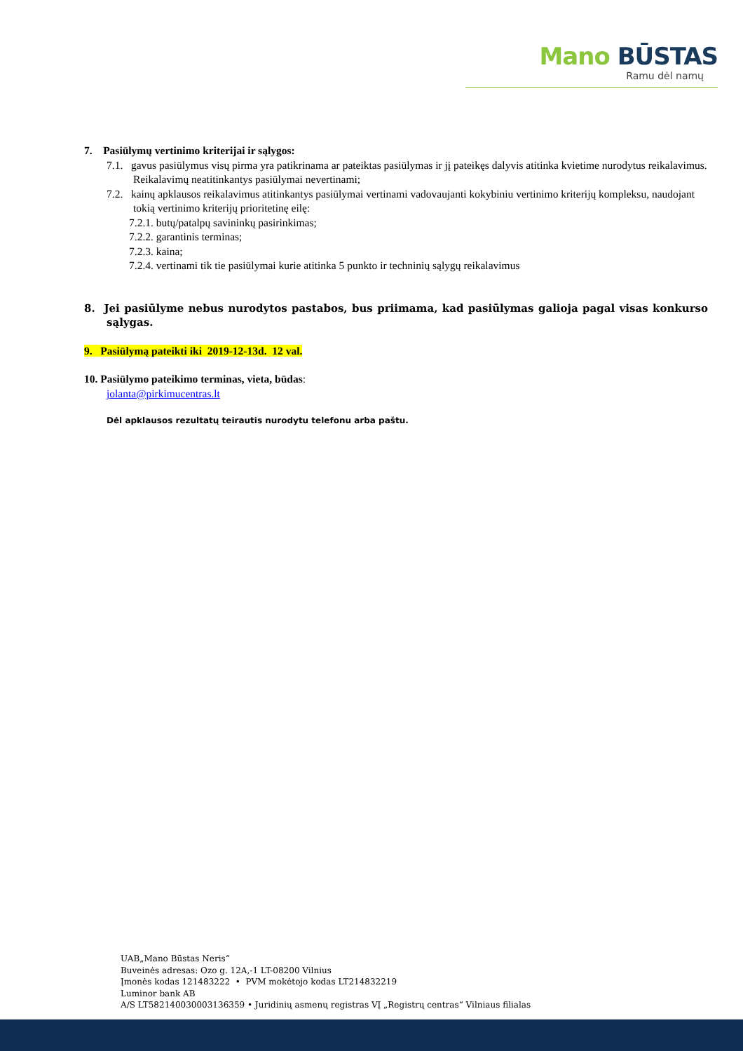Mano BŪSTAS
Ramu dėl namų
7. Pasiūlymų vertinimo kriterijai ir sąlygos:
7.1. gavus pasiūlymus visų pirma yra patikrinama ar pateiktas pasiūlymas ir jį pateikęs dalyvis atitinka kvietime nurodytus reikalavimus. Reikalavimų neatitinkantys pasiūlymai nevertinami;
7.2. kainų apklausos reikalavimus atitinkantys pasiūlymai vertinami vadovaujanti kokybiniu vertinimo kriterijų kompleksu, naudojant tokią vertinimo kriterijų prioritetinę eilę:
7.2.1. butų/patalpų savininkų pasirinkimas;
7.2.2. garantinis terminas;
7.2.3. kaina;
7.2.4. vertinami tik tie pasiūlymai kurie atitinka 5 punkto ir techninių sąlygų reikalavimus
8. Jei pasiūlyme nebus nurodytos pastabos, bus priimama, kad pasiūlymas galioja pagal visas konkurso sąlygas.
9. Pasiūlymą pateikti iki 2019-12-13d. 12 val.
10. Pasiūlymo pateikimo terminas, vieta, būdas:
jolanta@pirkimucentras.lt
Dėl apklausos rezultatų teirautis nurodytu telefonu arba paštu.
UAB„Mano Būstas Neris“
Buveinės adresas: Ozo g. 12A,-1 LT-08200 Vilnius
Įmonės kodas 121483222 • PVM mokėtojo kodas LT214832219
Luminor bank AB
A/S LT582140030003136359 • Juridinių asmenų registras VĮ „Registrų centras“ Vilniaus filialas